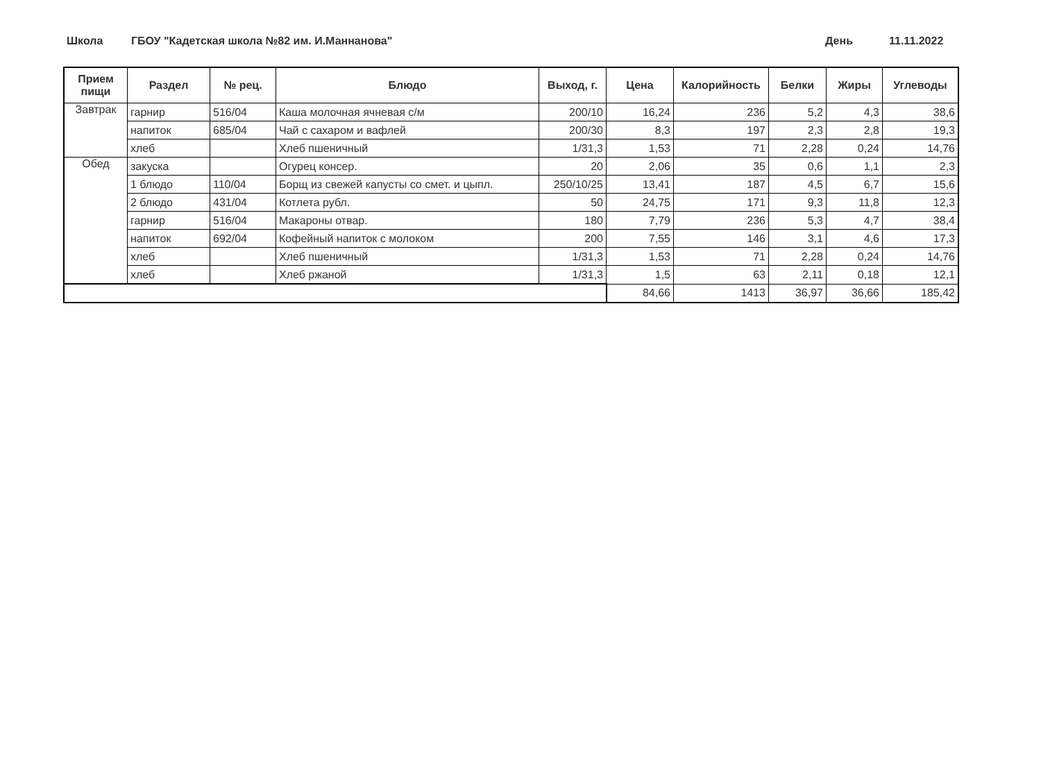Школа ГБОУ "Кадетская школа №82 им. И.Маннанова" День 11.11.2022
| Прием пищи | Раздел | № рец. | Блюдо | Выход, г. | Цена | Калорийность | Белки | Жиры | Углеводы |
| --- | --- | --- | --- | --- | --- | --- | --- | --- | --- |
| Завтрак | гарнир | 516/04 | Каша молочная ячневая с/м | 200/10 | 16,24 | 236 | 5,2 | 4,3 | 38,6 |
| | напиток | 685/04 | Чай с сахаром и вафлей | 200/30 | 8,3 | 197 | 2,3 | 2,8 | 19,3 |
| | хлеб | | Хлеб пшеничный | 1/31,3 | 1,53 | 71 | 2,28 | 0,24 | 14,76 |
| Обед | закуска | | Огурец консер. | 20 | 2,06 | 35 | 0,6 | 1,1 | 2,3 |
| | 1 блюдо | 110/04 | Борщ из свежей капусты со смет. и цыпл. | 250/10/25 | 13,41 | 187 | 4,5 | 6,7 | 15,6 |
| | 2 блюдо | 431/04 | Котлета рубл. | 50 | 24,75 | 171 | 9,3 | 11,8 | 12,3 |
| | гарнир | 516/04 | Макароны отвар. | 180 | 7,79 | 236 | 5,3 | 4,7 | 38,4 |
| | напиток | 692/04 | Кофейный напиток с молоком | 200 | 7,55 | 146 | 3,1 | 4,6 | 17,3 |
| | хлеб | | Хлеб пшеничный | 1/31,3 | 1,53 | 71 | 2,28 | 0,24 | 14,76 |
| | хлеб | | Хлеб ржаной | 1/31,3 | 1,5 | 63 | 2,11 | 0,18 | 12,1 |
| | | | | | 84,66 | 1413 | 36,97 | 36,66 | 185,42 |